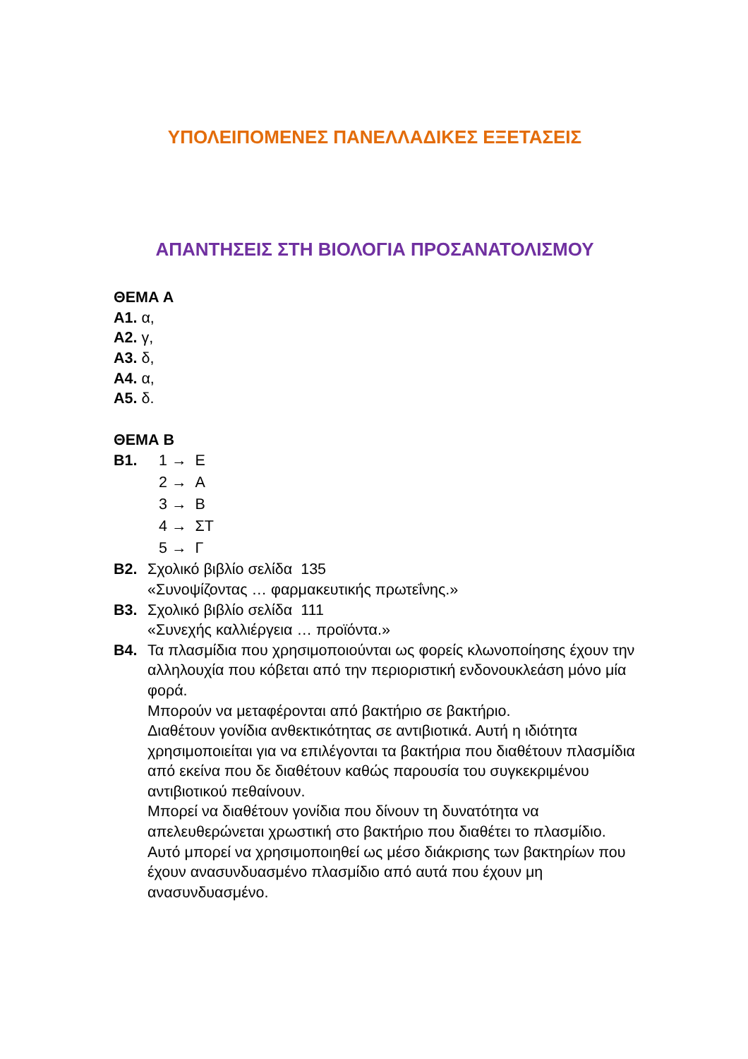ΥΠΟΛΕΙΠΟΜΕΝΕΣ ΠΑΝΕΛΛΑΔΙΚΕΣ ΕΞΕΤΑΣΕΙΣ
ΑΠΑΝΤΗΣΕΙΣ ΣΤΗ ΒΙΟΛΟΓΙΑ ΠΡΟΣΑΝΑΤΟΛΙΣΜΟΥ
ΘΕΜΑ Α
Α1. α,
Α2. γ,
Α3. δ,
Α4. α,
Α5. δ.
ΘΕΜΑ Β
Β1. 1 → Ε
2 → Α
3 → Β
4 → ΣΤ
5 → Γ
Β2. Σχολικό βιβλίο σελίδα 135
«Συνοψίζοντας … φαρμακευτικής πρωτεΐνης.»
Β3. Σχολικό βιβλίο σελίδα 111
«Συνεχής καλλιέργεια … προϊόντα.»
Β4. Τα πλασμίδια που χρησιμοποιούνται ως φορείς κλωνοποίησης έχουν την αλληλουχία που κόβεται από την περιοριστική ενδονουκλεάση μόνο μία φορά.
Μπορούν να μεταφέρονται από βακτήριο σε βακτήριο.
Διαθέτουν γονίδια ανθεκτικότητας σε αντιβιοτικά. Αυτή η ιδιότητα χρησιμοποιείται για να επιλέγονται τα βακτήρια που διαθέτουν πλασμίδια από εκείνα που δε διαθέτουν καθώς παρουσία του συγκεκριμένου αντιβιοτικού πεθαίνουν.
Μπορεί να διαθέτουν γονίδια που δίνουν τη δυνατότητα να απελευθερώνεται χρωστική στο βακτήριο που διαθέτει το πλασμίδιο. Αυτό μπορεί να χρησιμοποιηθεί ως μέσο διάκρισης των βακτηρίων που έχουν ανασυνδυασμένο πλασμίδιο από αυτά που έχουν μη ανασυνδυασμένο.